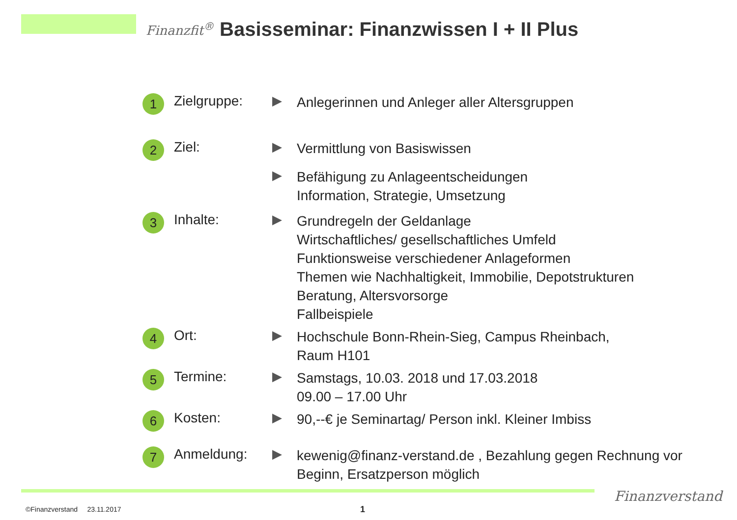Finanzfit<sup>®</sup>
Basisseminar: Finanzwissen I + II Plus
1
Zielgruppe: ▶
Anlegerinnen und Anleger aller Altersgruppen
2
Ziel: ▶
Vermittlung von Basiswissen
▶
Befähigung zu Anlageentscheidungen
Information, Strategie, Umsetzung
3
Inhalte: ▶
Grundregeln der Geldanlage
Wirtschaftliches/ gesellschaftliches Umfeld
Funktionsweise verschiedener Anlageformen
Themen wie Nachhaltigkeit, Immobilie, Depotstrukturen
Beratung, Altersvorsorge
Fallbeispiele
4
Ort: ▶
Hochschule Bonn-Rhein-Sieg, Campus Rheinbach,
Raum H101
5
Termine: ▶
Samstags, 10.03. 2018 und 17.03.2018
09.00 – 17.00 Uhr
6
Kosten: ▶
90,--€ je Seminartag/ Person inkl. Kleiner Imbiss
7
Anmeldung: ▶
kewenig@finanz-verstand.de , Bezahlung gegen Rechnung vor
Beginn, Ersatzperson möglich
Finanzverstand
©Finanzverstand 23.11.2017 1